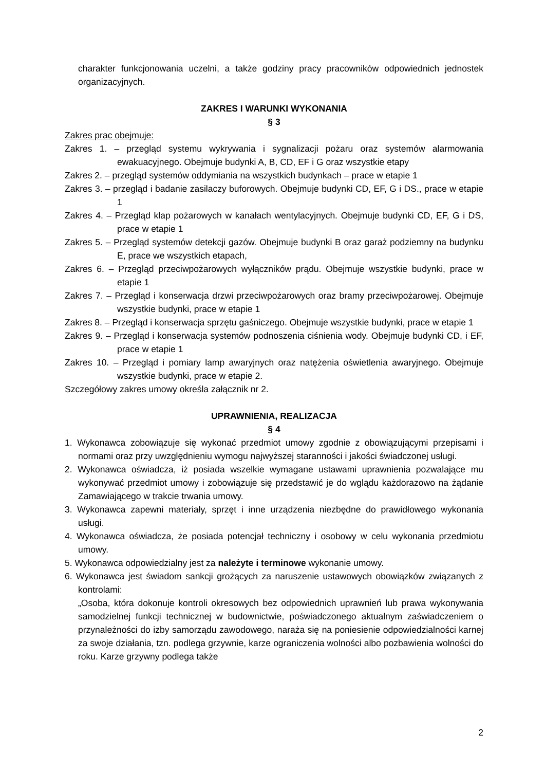charakter funkcjonowania uczelni, a także godziny pracy pracowników odpowiednich jednostek organizacyjnych.
ZAKRES I WARUNKI WYKONANIA
§ 3
Zakres prac obejmuje:
Zakres 1. – przegląd systemu wykrywania i sygnalizacji pożaru oraz systemów alarmowania ewakuacyjnego. Obejmuje budynki A, B, CD, EF i G oraz wszystkie etapy
Zakres 2. – przegląd systemów oddymiania na wszystkich budynkach – prace w etapie 1
Zakres 3. – przegląd i badanie zasilaczy buforowych. Obejmuje budynki CD, EF, G i DS., prace w etapie 1
Zakres 4. – Przegląd klap pożarowych w kanałach wentylacyjnych. Obejmuje budynki CD, EF, G i DS, prace w etapie 1
Zakres 5. – Przegląd systemów detekcji gazów. Obejmuje budynki B oraz garaż podziemny na budynku E, prace we wszystkich etapach,
Zakres 6. – Przegląd przeciwpożarowych wyłączników prądu. Obejmuje wszystkie budynki, prace w etapie 1
Zakres 7. – Przegląd i konserwacja drzwi przeciwpożarowych oraz bramy przeciwpożarowej. Obejmuje wszystkie budynki, prace w etapie 1
Zakres 8. – Przegląd i konserwacja sprzętu gaśniczego. Obejmuje wszystkie budynki, prace w etapie 1
Zakres 9. – Przegląd i konserwacja systemów podnoszenia ciśnienia wody. Obejmuje budynki CD, i EF, prace w etapie 1
Zakres 10. – Przegląd i pomiary lamp awaryjnych oraz natężenia oświetlenia awaryjnego. Obejmuje wszystkie budynki, prace w etapie 2.
Szczegółowy zakres umowy określa załącznik nr 2.
UPRAWNIENIA, REALIZACJA
§ 4
1. Wykonawca zobowiązuje się wykonać przedmiot umowy zgodnie z obowiązującymi przepisami i normami oraz przy uwzględnieniu wymogu najwyższej staranności i jakości świadczonej usługi.
2. Wykonawca oświadcza, iż posiada wszelkie wymagane ustawami uprawnienia pozwalające mu wykonywać przedmiot umowy i zobowiązuje się przedstawić je do wglądu każdorazowo na żądanie Zamawiającego w trakcie trwania umowy.
3. Wykonawca zapewni materiały, sprzęt i inne urządzenia niezbędne do prawidłowego wykonania usługi.
4. Wykonawca oświadcza, że posiada potencjał techniczny i osobowy w celu wykonania przedmiotu umowy.
5. Wykonawca odpowiedzialny jest za należyte i terminowe wykonanie umowy.
6. Wykonawca jest świadom sankcji grożących za naruszenie ustawowych obowiązków związanych z kontrolami:
„Osoba, która dokonuje kontroli okresowych bez odpowiednich uprawnień lub prawa wykonywania samodzielnej funkcji technicznej w budownictwie, poświadczonego aktualnym zaświadczeniem o przynależności do izby samorządu zawodowego, naraża się na poniesienie odpowiedzialności karnej za swoje działania, tzn. podlega grzywnie, karze ograniczenia wolności albo pozbawienia wolności do roku. Karze grzywny podlega także
2